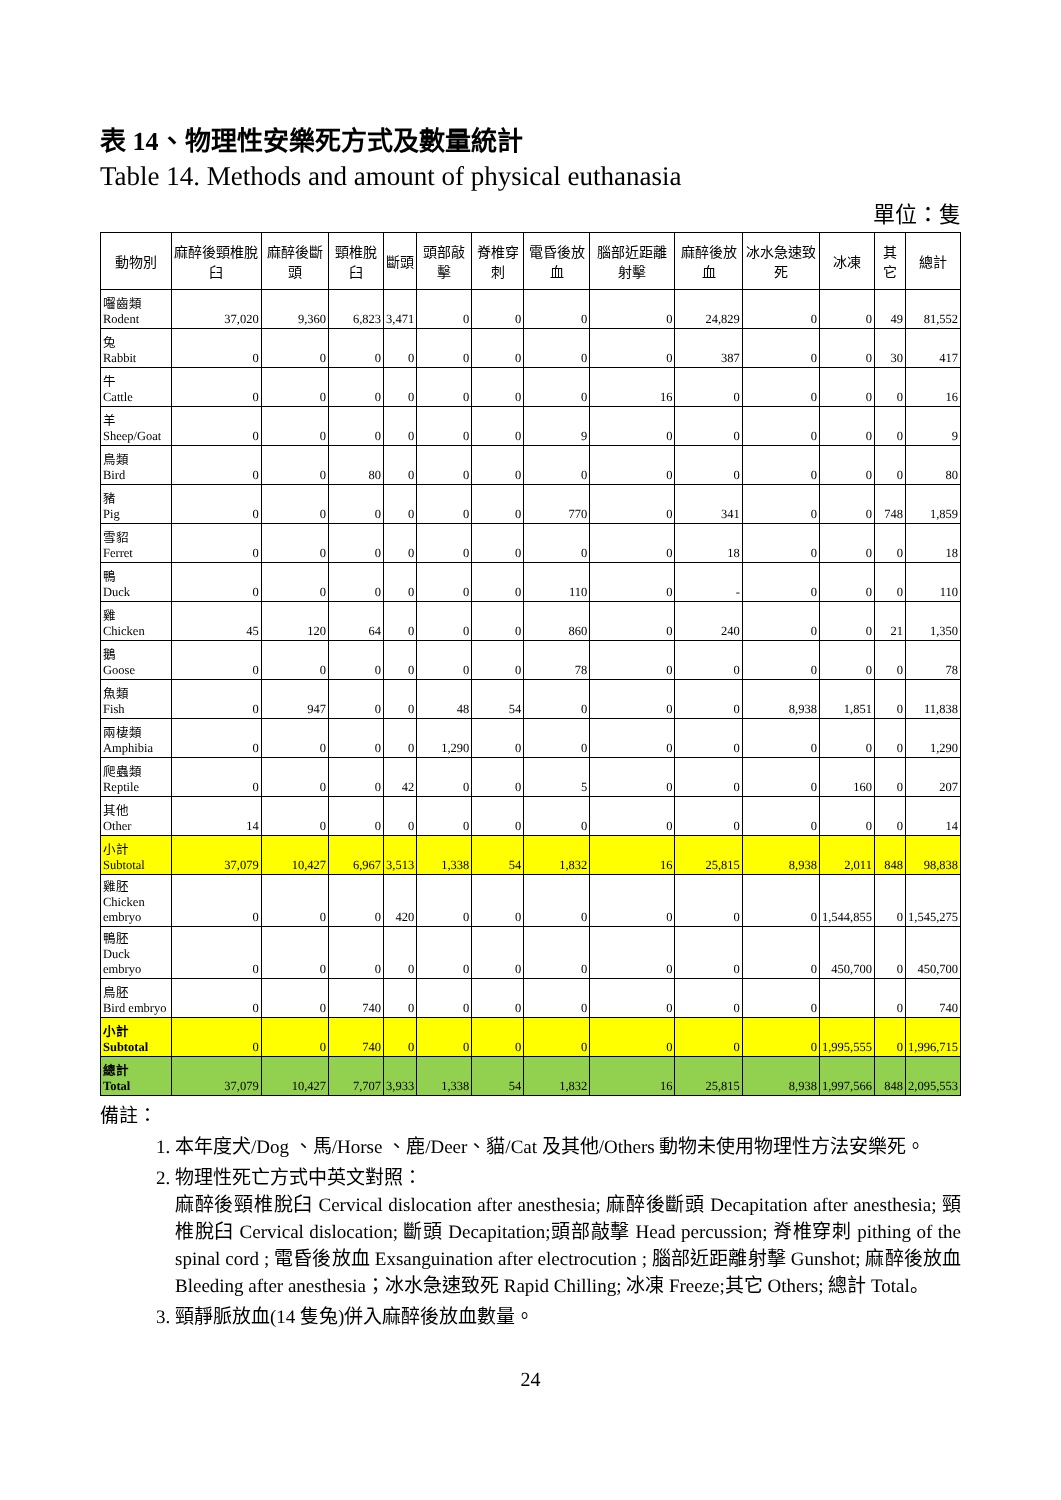表 14、物理性安樂死方式及數量統計
Table 14. Methods and amount of physical euthanasia
單位：隻
| 動物別 | 麻醉後頸椎脫臼 | 麻醉後斷頭 | 頸椎脫臼 | 斷頭 | 頭部敲擊 | 脊椎穿刺 | 電昏後放血 | 腦部近距離射擊 | 麻醉後放血 | 冰水急速致死 | 冰凍 | 其它 | 總計 |
| --- | --- | --- | --- | --- | --- | --- | --- | --- | --- | --- | --- | --- | --- |
| 囓齒類 Rodent | 37,020 | 9,360 | 6,823 | 3,471 | 0 | 0 | 0 | 0 | 24,829 | 0 | 0 | 49 | 81,552 |
| 兔 Rabbit | 0 | 0 | 0 | 0 | 0 | 0 | 0 | 0 | 387 | 0 | 0 | 30 | 417 |
| 牛 Cattle | 0 | 0 | 0 | 0 | 0 | 0 | 0 | 16 | 0 | 0 | 0 | 0 | 16 |
| 羊 Sheep/Goat | 0 | 0 | 0 | 0 | 0 | 0 | 9 | 0 | 0 | 0 | 0 | 0 | 9 |
| 鳥類 Bird | 0 | 0 | 80 | 0 | 0 | 0 | 0 | 0 | 0 | 0 | 0 | 0 | 80 |
| 豬 Pig | 0 | 0 | 0 | 0 | 0 | 0 | 770 | 0 | 341 | 0 | 0 | 748 | 1,859 |
| 雪貂 Ferret | 0 | 0 | 0 | 0 | 0 | 0 | 0 | 0 | 18 | 0 | 0 | 0 | 18 |
| 鴨 Duck | 0 | 0 | 0 | 0 | 0 | 0 | 110 | 0 | - | 0 | 0 | 0 | 110 |
| 雞 Chicken | 45 | 120 | 64 | 0 | 0 | 0 | 860 | 0 | 240 | 0 | 0 | 21 | 1,350 |
| 鵝 Goose | 0 | 0 | 0 | 0 | 0 | 0 | 78 | 0 | 0 | 0 | 0 | 0 | 78 |
| 魚類 Fish | 0 | 947 | 0 | 0 | 48 | 54 | 0 | 0 | 0 | 8,938 | 1,851 | 0 | 11,838 |
| 兩棲類 Amphibia | 0 | 0 | 0 | 0 | 1,290 | 0 | 0 | 0 | 0 | 0 | 0 | 0 | 1,290 |
| 爬蟲類 Reptile | 0 | 0 | 0 | 42 | 0 | 0 | 5 | 0 | 0 | 0 | 160 | 0 | 207 |
| 其他 Other | 14 | 0 | 0 | 0 | 0 | 0 | 0 | 0 | 0 | 0 | 0 | 0 | 14 |
| 小計 Subtotal | 37,079 | 10,427 | 6,967 | 3,513 | 1,338 | 54 | 1,832 | 16 | 25,815 | 8,938 | 2,011 | 848 | 98,838 |
| 雞胚 Chicken embryo | 0 | 0 | 0 | 420 | 0 | 0 | 0 | 0 | 0 | 0 | 1,544,855 | 0 | 1,545,275 |
| 鴨胚 Duck embryo | 0 | 0 | 0 | 0 | 0 | 0 | 0 | 0 | 0 | 0 | 450,700 | 0 | 450,700 |
| 鳥胚 Bird embryo | 0 | 0 | 740 | 0 | 0 | 0 | 0 | 0 | 0 | 0 | | 0 | 740 |
| 小計 Subtotal | 0 | 0 | 740 | 0 | 0 | 0 | 0 | 0 | 0 | 0 | 1,995,555 | 0 | 1,996,715 |
| 總計 Total | 37,079 | 10,427 | 7,707 | 3,933 | 1,338 | 54 | 1,832 | 16 | 25,815 | 8,938 | 1,997,566 | 848 | 2,095,553 |
備註：
1. 本年度犬/Dog 、馬/Horse 、鹿/Deer、貓/Cat 及其他/Others 動物未使用物理性方法安樂死。
2. 物理性死亡方式中英文對照：
麻醉後頸椎脫臼 Cervical dislocation after anesthesia; 麻醉後斷頭 Decapitation after anesthesia; 頸椎脫臼 Cervical dislocation; 斷頭 Decapitation;頭部敲擊 Head percussion; 脊椎穿刺 pithing of the spinal cord ; 電昏後放血 Exsanguination after electrocution ; 腦部近距離射擊 Gunshot; 麻醉後放血 Bleeding after anesthesia；冰水急速致死 Rapid Chilling; 冰凍 Freeze;其它 Others; 總計 Total。
3. 頸靜脈放血(14 隻兔)併入麻醉後放血數量。
24